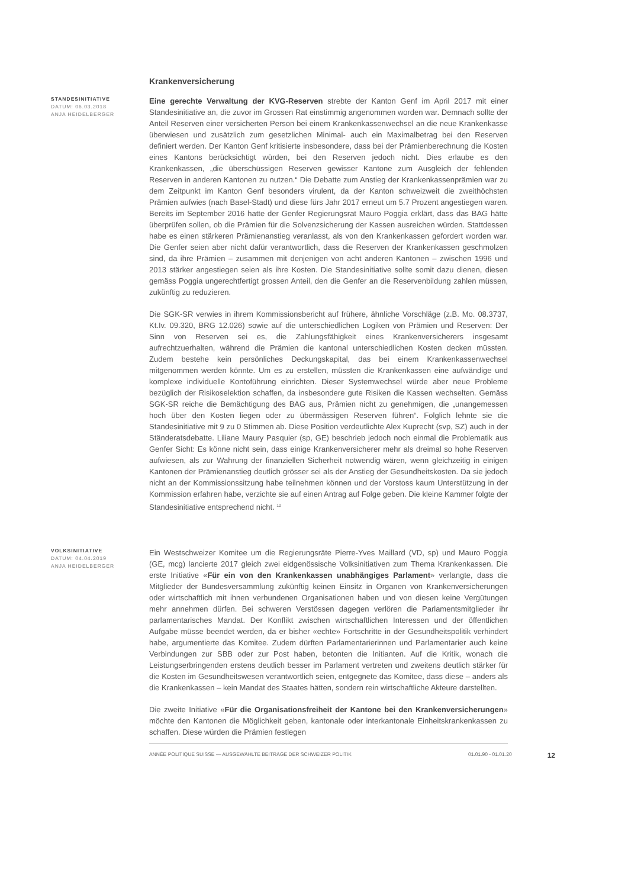Krankenversicherung
STANDESINITIATIVE
DATUM: 06.03.2018
ANJA HEIDELBERGER
Eine gerechte Verwaltung der KVG-Reserven strebte der Kanton Genf im April 2017 mit einer Standesinitiative an, die zuvor im Grossen Rat einstimmig angenommen worden war. Demnach sollte der Anteil Reserven einer versicherten Person bei einem Krankenkassenwechsel an die neue Krankenkasse überwiesen und zusätzlich zum gesetzlichen Minimal- auch ein Maximalbetrag bei den Reserven definiert werden. Der Kanton Genf kritisierte insbesondere, dass bei der Prämienberechnung die Kosten eines Kantons berücksichtigt würden, bei den Reserven jedoch nicht. Dies erlaube es den Krankenkassen, „die überschüssigen Reserven gewisser Kantone zum Ausgleich der fehlenden Reserven in anderen Kantonen zu nutzen.“ Die Debatte zum Anstieg der Krankenkassenprämien war zu dem Zeitpunkt im Kanton Genf besonders virulent, da der Kanton schweizweit die zweithöchsten Prämien aufwies (nach Basel-Stadt) und diese fürs Jahr 2017 erneut um 5.7 Prozent angestiegen waren. Bereits im September 2016 hatte der Genfer Regierungsrat Mauro Poggia erklärt, dass das BAG hätte überprüfen sollen, ob die Prämien für die Solvenzsicherung der Kassen ausreichen würden. Stattdessen habe es einen stärkeren Prämienanstieg veranlasst, als von den Krankenkassen gefordert worden war. Die Genfer seien aber nicht dafür verantwortlich, dass die Reserven der Krankenkassen geschmolzen sind, da ihre Prämien – zusammen mit denjenigen von acht anderen Kantonen – zwischen 1996 und 2013 stärker angestiegen seien als ihre Kosten. Die Standesinitiative sollte somit dazu dienen, diesen gemäss Poggia ungerechtfertigt grossen Anteil, den die Genfer an die Reservenbildung zahlen müssen, zukünftig zu reduzieren.
Die SGK-SR verwies in ihrem Kommissionsbericht auf frühere, ähnliche Vorschläge (z.B. Mo. 08.3737, Kt.Iv. 09.320, BRG 12.026) sowie auf die unterschiedlichen Logiken von Prämien und Reserven: Der Sinn von Reserven sei es, die Zahlungsfähigkeit eines Krankenversicherers insgesamt aufrechtzuerhalten, während die Prämien die kantonal unterschiedlichen Kosten decken müssten. Zudem bestehe kein persönliches Deckungskapital, das bei einem Krankenkassenwechsel mitgenommen werden könnte. Um es zu erstellen, müssten die Krankenkassen eine aufwändige und komplexe individuelle Kontoführung einrichten. Dieser Systemwechsel würde aber neue Probleme bezüglich der Risikoselektion schaffen, da insbesondere gute Risiken die Kassen wechselten. Gemäss SGK-SR reiche die Bemächtigung des BAG aus, Prämien nicht zu genehmigen, die „unangemessen hoch über den Kosten liegen oder zu übermässigen Reserven führen“. Folglich lehnte sie die Standesinitiative mit 9 zu 0 Stimmen ab. Diese Position verdeutlichte Alex Kuprecht (svp, SZ) auch in der Ständeratsdebatte. Liliane Maury Pasquier (sp, GE) beschrieb jedoch noch einmal die Problematik aus Genfer Sicht: Es könne nicht sein, dass einige Krankenversicherer mehr als dreimal so hohe Reserven aufwiesen, als zur Wahrung der finanziellen Sicherheit notwendig wären, wenn gleichzeitig in einigen Kantonen der Prämienanstieg deutlich grösser sei als der Anstieg der Gesundheitskosten. Da sie jedoch nicht an der Kommissionssitzung habe teilnehmen können und der Vorstoss kaum Unterstützung in der Kommission erfahren habe, verzichte sie auf einen Antrag auf Folge geben. Die kleine Kammer folgte der Standesinitiative entsprechend nicht. <sup>12</sup>
VOLKSINITIATIVE
DATUM: 04.04.2019
ANJA HEIDELBERGER
Ein Westschweizer Komitee um die Regierungsräte Pierre-Yves Maillard (VD, sp) und Mauro Poggia (GE, mcg) lancierte 2017 gleich zwei eidgenössische Volksinitiativen zum Thema Krankenkassen. Die erste Initiative «Für ein von den Krankenkassen unabhängiges Parlament» verlangte, dass die Mitglieder der Bundesversammlung zukünftig keinen Einsitz in Organen von Krankenversicherungen oder wirtschaftlich mit ihnen verbundenen Organisationen haben und von diesen keine Vergütungen mehr annehmen dürfen. Bei schweren Verstössen dagegen verlören die Parlamentsmitglieder ihr parlamentarisches Mandat. Der Konflikt zwischen wirtschaftlichen Interessen und der öffentlichen Aufgabe müsse beendet werden, da er bisher «echte» Fortschritte in der Gesundheitspolitik verhindert habe, argumentierte das Komitee. Zudem dürften Parlamentarierinnen und Parlamentarier auch keine Verbindungen zur SBB oder zur Post haben, betonten die Initianten. Auf die Kritik, wonach die Leistungserbringenden erstens deutlich besser im Parlament vertreten und zweitens deutlich stärker für die Kosten im Gesundheitswesen verantwortlich seien, entgegnete das Komitee, dass diese – anders als die Krankenkassen – kein Mandat des Staates hätten, sondern rein wirtschaftliche Akteure darstellten.
Die zweite Initiative «Für die Organisationsfreiheit der Kantone bei den Krankenversicherungen» möchte den Kantonen die Möglichkeit geben, kantonale oder interkantonale Einheitskrankenkassen zu schaffen. Diese würden die Prämien festlegen
ANNÉE POLITIQUE SUISSE — AUSGEWÄHLTE BEITRÄGE DER SCHWEIZER POLITIK 01.01.90 - 01.01.20 12